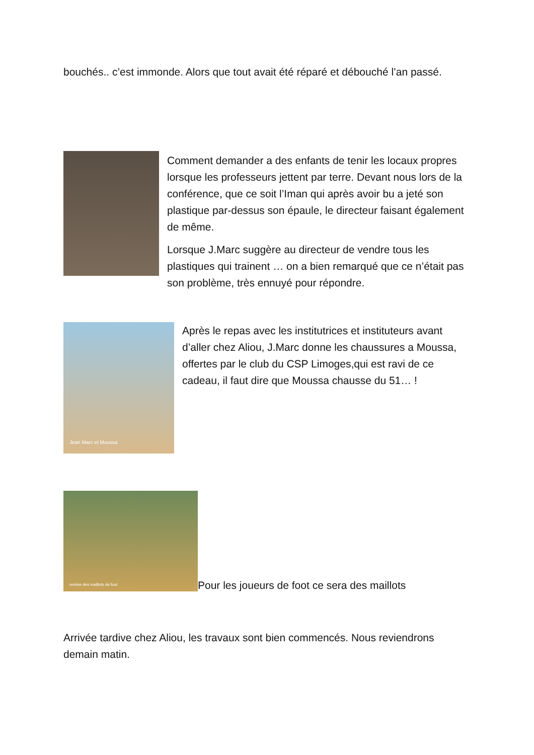bouchés.. c’est immonde. Alors que tout avait été réparé et débouché l’an passé.
Comment demander a des enfants de tenir les locaux propres lorsque les professeurs jettent par terre. Devant nous lors de la conférence, que ce soit l’Iman qui après avoir bu a jeté son plastique par-dessus son épaule, le directeur faisant également de même.
Lorsque J.Marc suggère au directeur de vendre tous les plastiques qui trainent … on a bien remarqué que ce n’était pas son problème, très ennuyé pour répondre.
Jean Marc et Moussa
Après le repas avec les institutrices et instituteurs avant d’aller chez Aliou, J.Marc donne les chaussures a Moussa, offertes par le club du CSP Limoges,qui est ravi de ce cadeau, il faut dire que Moussa chausse du 51… !
remise des maillots de foot
Pour les joueurs de foot ce sera des maillots
Arrivée tardive chez Aliou, les travaux sont bien commencés. Nous reviendrons demain matin.